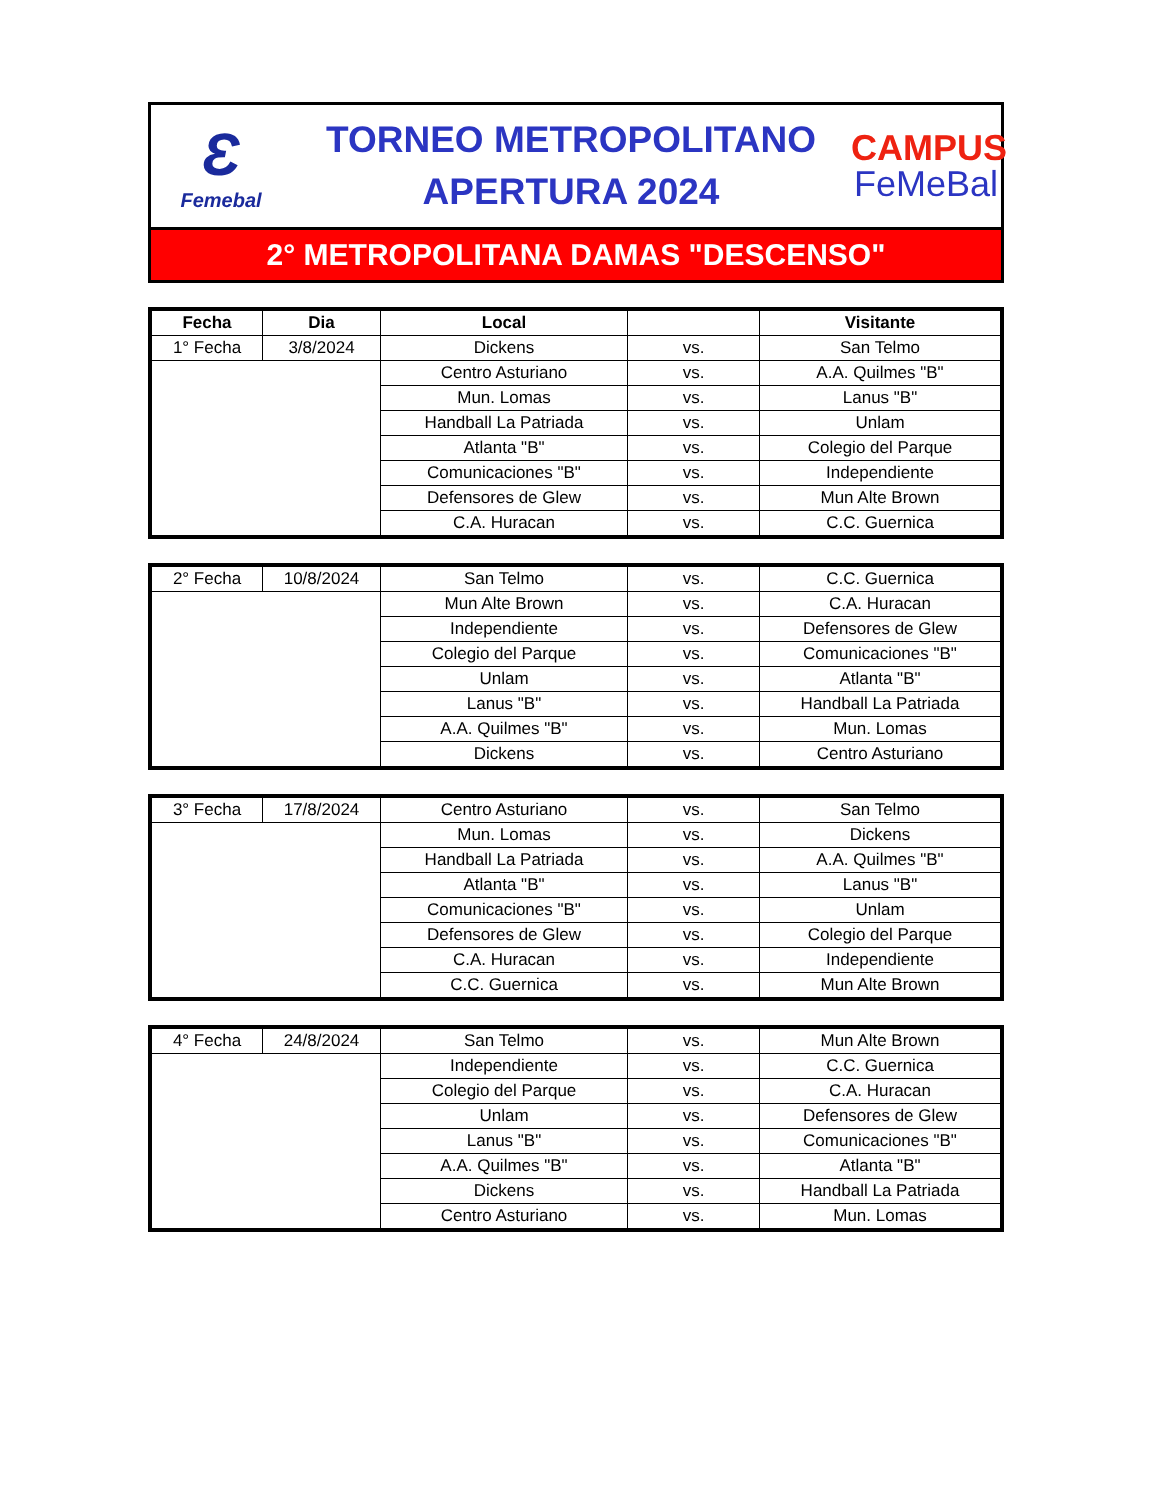Ɛ
Femebal
TORNEO METROPOLITANO
APERTURA 2024
CAMPUS
FeMeBal
2° METROPOLITANA DAMAS "DESCENSO"
| Fecha | Dia | Local | | Visitante |
| --- | --- | --- | --- | --- |
| 1° Fecha | 3/8/2024 | Dickens | vs. | San Telmo |
| | | Centro Asturiano | vs. | A.A. Quilmes "B" |
| | | Mun. Lomas | vs. | Lanus "B" |
| | | Handball La Patriada | vs. | Unlam |
| | | Atlanta "B" | vs. | Colegio del Parque |
| | | Comunicaciones "B" | vs. | Independiente |
| | | Defensores de Glew | vs. | Mun Alte Brown |
| | | C.A. Huracan | vs. | C.C. Guernica |
| 2° Fecha | 10/8/2024 | San Telmo | vs. | C.C. Guernica |
| | | Mun Alte Brown | vs. | C.A. Huracan |
| | | Independiente | vs. | Defensores de Glew |
| | | Colegio del Parque | vs. | Comunicaciones "B" |
| | | Unlam | vs. | Atlanta "B" |
| | | Lanus "B" | vs. | Handball La Patriada |
| | | A.A. Quilmes "B" | vs. | Mun. Lomas |
| | | Dickens | vs. | Centro Asturiano |
| 3° Fecha | 17/8/2024 | Centro Asturiano | vs. | San Telmo |
| | | Mun. Lomas | vs. | Dickens |
| | | Handball La Patriada | vs. | A.A. Quilmes "B" |
| | | Atlanta "B" | vs. | Lanus "B" |
| | | Comunicaciones "B" | vs. | Unlam |
| | | Defensores de Glew | vs. | Colegio del Parque |
| | | C.A. Huracan | vs. | Independiente |
| | | C.C. Guernica | vs. | Mun Alte Brown |
| 4° Fecha | 24/8/2024 | San Telmo | vs. | Mun Alte Brown |
| | | Independiente | vs. | C.C. Guernica |
| | | Colegio del Parque | vs. | C.A. Huracan |
| | | Unlam | vs. | Defensores de Glew |
| | | Lanus "B" | vs. | Comunicaciones "B" |
| | | A.A. Quilmes "B" | vs. | Atlanta "B" |
| | | Dickens | vs. | Handball La Patriada |
| | | Centro Asturiano | vs. | Mun. Lomas |